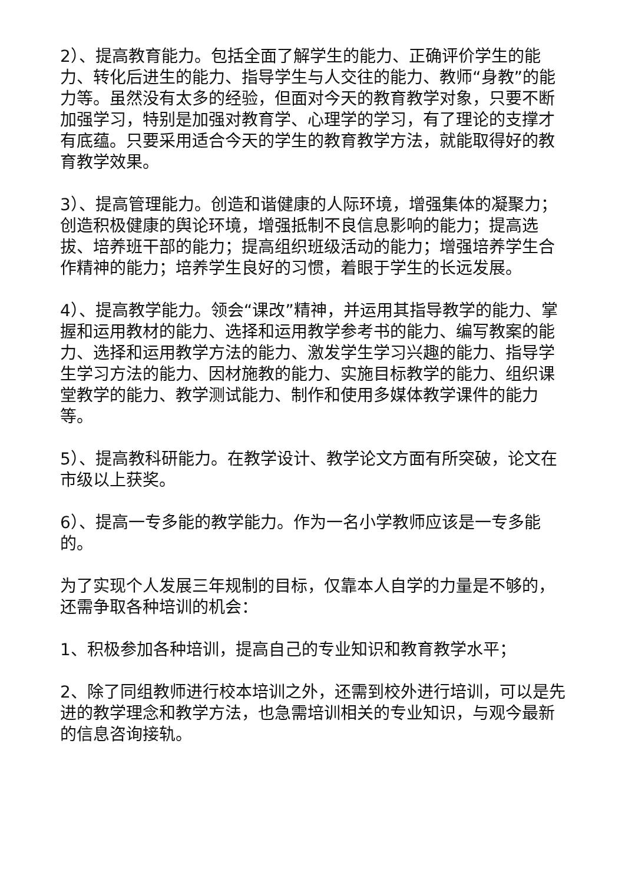2）、提高教育能力。包括全面了解学生的能力、正确评价学生的能力、转化后进生的能力、指导学生与人交往的能力、教师“身教”的能力等。虽然没有太多的经验，但面对今天的教育教学对象，只要不断加强学习，特别是加强对教育学、心理学的学习，有了理论的支撑才有底蕴。只要采用适合今天的学生的教育教学方法，就能取得好的教育教学效果。
3）、提高管理能力。创造和谐健康的人际环境，增强集体的凝聚力；创造积极健康的舆论环境，增强抵制不良信息影响的能力；提高选拔、培养班干部的能力；提高组织班级活动的能力；增强培养学生合作精神的能力；培养学生良好的习惯，着眼于学生的长远发展。
4）、提高教学能力。领会“课改”精神，并运用其指导教学的能力、掌握和运用教材的能力、选择和运用教学参考书的能力、编写教案的能力、选择和运用教学方法的能力、激发学生学习兴趣的能力、指导学生学习方法的能力、因材施教的能力、实施目标教学的能力、组织课堂教学的能力、教学测试能力、制作和使用多媒体教学课件的能力等。
5）、提高教科研能力。在教学设计、教学论文方面有所突破，论文在市级以上获奖。
6）、提高一专多能的教学能力。作为一名小学教师应该是一专多能的。
为了实现个人发展三年规制的目标，仅靠本人自学的力量是不够的，还需争取各种培训的机会：
1、积极参加各种培训，提高自己的专业知识和教育教学水平；
2、除了同组教师进行校本培训之外，还需到校外进行培训，可以是先进的教学理念和教学方法，也急需培训相关的专业知识，与观今最新的信息咨询接轨。